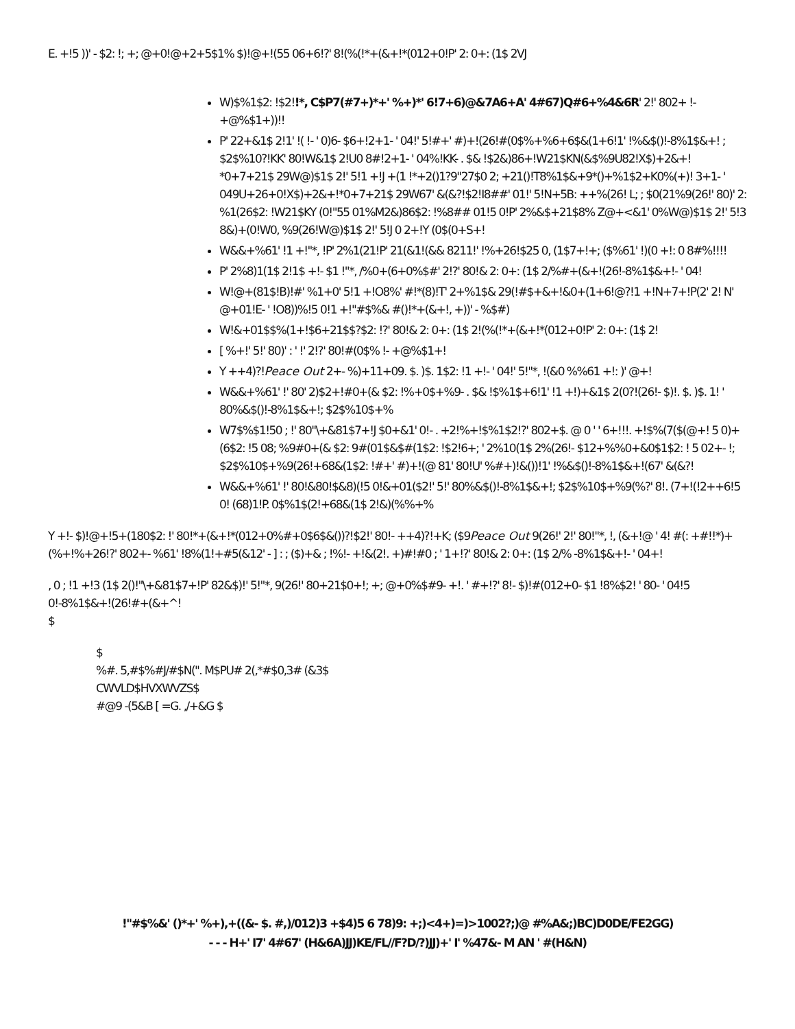E. +!5 ))' - $2: !; +; @+0!@+2+5$1% $)!@+!(55 06+6!?' 8!(%(!*+(&+!*(012+0!P' 2: 0+: (1$ 2VJ
W)$%1$2: !$2!!*, C$P7(#7+)*+' %+)*' 6!7+6)@&7A6+A' 4#67)Q#6+%4&6R' 2!' 802+ !- +@%$1+))!!
P' 22+&1$ 2!1' !( !- ' 0)6- $6+!2+1- ' 04!' 5!#+' #)+!(26!#(0$%+%6+6$&(1+6!1' !%&$()!-8%1$&+! ; $2$%10?!KK' 80!W&1$ 2!U0 8#!2+1- ' 04%!KK- . $& !$2&)86+!W21$KN(&$%9U82!X$)+2&+! *0+7+21$ 29W@)$1$ 2!' 5!1 +!J +(1 !*+2()1?9"27$0 2; +21()!T8%1$&+9*()+%1$2+K0%(+)! 3+1- ' 049U+26+0!X$)+2&+!*0+7+21$ 29W67' &(&?!$2!I8##' 01!' 5!N+5B: ++%(26! L; ; $0(21%9(26!' 80)' 2: %1(26$2: !W21$KY (0!"55 01%M2&)86$2: !%8## 01!5 0!P' 2%&$+21$8% Z@+<&1' 0%W@)$1$ 2!' 5!3 8&)+(0!W0, %9(26!W@)$1$ 2!' 5!J 0 2+!Y (0$(0+S+!
W&&+%61' !1 +!"*, !P' 2%1(21!P' 21(&1!(&& 8211!' !%+26!$25 0, (1$7+!+; ($%61' !)(0 +!: 0 8#%!!!!
P' 2%8)1(1$ 2!1$ +!- $1 !"*, /%0+(6+0%$#' 2!?' 80!& 2: 0+: (1$ 2/%#+(&+!(26!-8%1$&+!- ' 04!
W!@+(81$!B)!#' %1+0' 5!1 +!O8%' #!*(8)!T' 2+%1$& 29(!#$+&+!&0+(1+6!@?!1 +!N+7+!P(2' 2! N' @+01!E- ' !O8))%!5 0!1 +!"#$%& #()!*+(&+!, +))' - %$#)
W!&+01$$%(1+!$6+21$$?$2: !?' 80!& 2: 0+: (1$ 2!(%(!*+(&+!*(012+0!P' 2: 0+: (1$ 2!
[ %+!' 5!' 80)' : ' !' 2!?' 80!#(0$% !- +@%$1+!
Y ++4)?!Peace Out 2+- %)+11+09. $. )$. 1$2: !1 +!- ' 04!' 5!"*, !(&0 %%61 +!: )' @+!
W&&+%61' !' 80' 2)$2+!#0+(& $2: !%+0$+%9- . $& !$%1$+6!1' !1 +!)+&1$ 2(0?!(26!- $)!. $. )$. 1! ' 80%&$()!-8%1$&+!; $2$%10$+%
W7$%$1!50 ; !' 80"\+&81$7+!J $0+&1' 0!- . +2!%+!$%1$2!?' 802+$. @ 0 ' ' 6+!!!. +!$%(7($(@+! 5 0)+(6$2: !5 08; %9#0+(& $2: 9#(01$&$#(1$2: !$2!6+; ' 2%10(1$ 2%(26!- $12+%%0+&0$1$2: ! 5 02+- !; $2$%10$+%9(26!+68&(1$2: !#+' #)+!(@ 81' 80!U' %#+)!&())!1' !%&$()!-8%1$&+!(67' &(&?!
W&&+%61' !' 80!&80!$&8)(!5 0!&+01($2!' 5!' 80%&$()!-8%1$&+!; $2$%10$+%9(%?' 8!. (7+!(!2++6!5 0! (68)1!P. 0$%1$(2!+68&(1$ 2!&)(%%+%
Y +!- $)!@+!5+(180$2: !' 80!*+(&+!*(012+0%#+0$6$&())?!$2!' 80!- ++4)?!+K; ($9Peace Out 9(26!' 2!' 80!"*, !, (&+!@ ' 4! #(: +#!!*)+(%+!%+26!?' 802+- %61' !8%(1!+#5(&12' - ] : ; ($)+& ; !%!- +!&(2!. +)#!#0 ; ' 1+!?' 80!& 2: 0+: (1$ 2/% -8%1$&+!- ' 04+!
, 0 ; !1 +!3 (1$ 2()!"\+&81$7+!P' 82&$)!' 5!"*, 9(26!' 80+21$0+!; +; @+0%$#9- +!. ' #+!?' 8!- $)!#(012+0- $1 !8%$2! ' 80- ' 04!5 0!-8%1$&+!(26!#+(&+^!
$
$
%#. 5,#$%#J/#$N(". M$PU# 2(,*#$0,3# (&3$
CWVLD$HVXWVZS$
#@9 -(5&B [ =G. ,/+&G $
!"#$%&' ()*+' %+),+((&- $. #,)/012)3 +$4)5 6 78)9: +;)<4+)=)>1002?;)@ #%A&;)BC)D0DE/FE2GG)
- - - H+' I7' 4#67' (H&6A)JJ)KE/FL//F?D/?)JJ)+' I' %47&- M AN ' #(H&N)